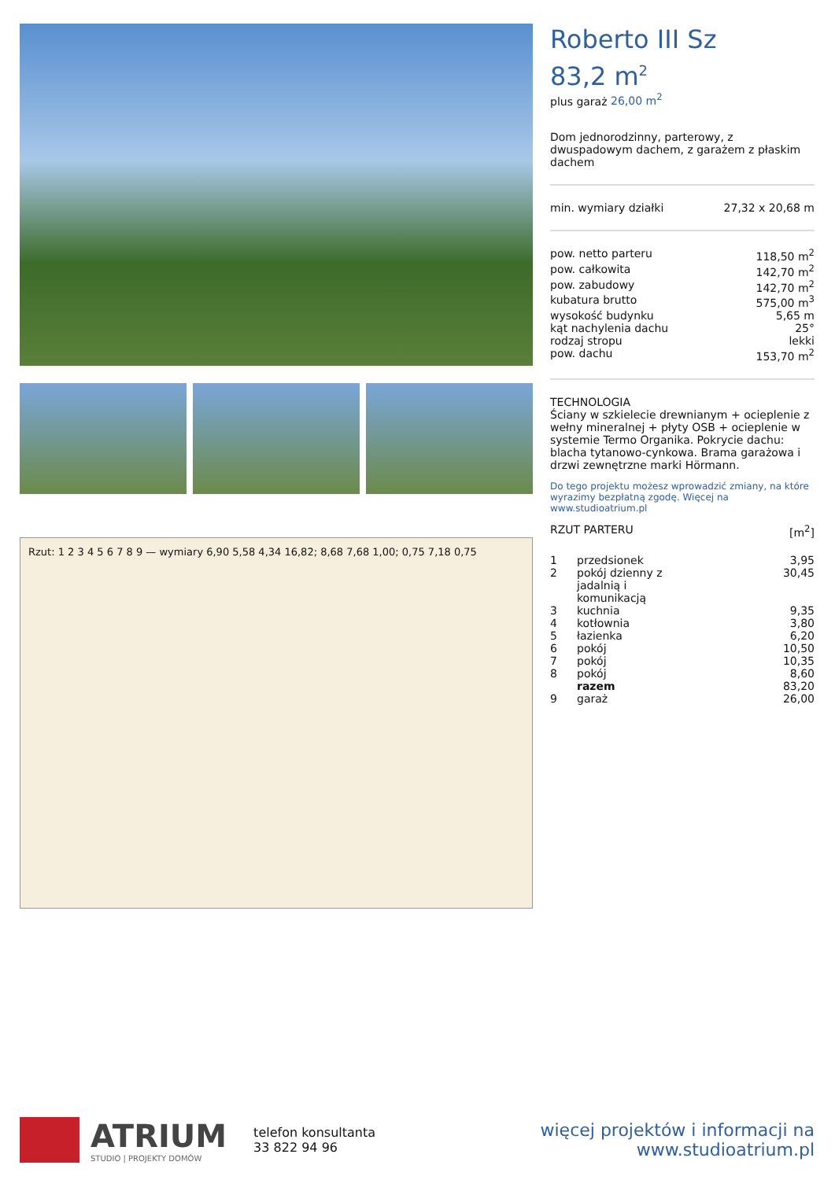Rzut: 1 2 3 4 5 6 7 8 9 — wymiary 6,90 5,58 4,34 16,82; 8,68 7,68 1,00; 0,75 7,18 0,75
Roberto III Sz
83,2 m<sup>2</sup>
plus garaż 26,00 m<sup>2</sup>
Dom jednorodzinny, parterowy, z dwuspadowym dachem, z garażem z płaskim dachem
| min. wymiary działki | 27,32 x 20,68 m |
| pow. netto parteru | 118,50 m<sup>2</sup> |
| pow. całkowita | 142,70 m<sup>2</sup> |
| pow. zabudowy | 142,70 m<sup>2</sup> |
| kubatura brutto | 575,00 m<sup>3</sup> |
| wysokość budynku | 5,65 m |
| kąt nachylenia dachu | 25° |
| rodzaj stropu | lekki |
| pow. dachu | 153,70 m<sup>2</sup> |
TECHNOLOGIA
Ściany w szkielecie drewnianym + ocieplenie z wełny mineralnej + płyty OSB + ocieplenie w systemie Termo Organika. Pokrycie dachu: blacha tytanowo-cynkowa. Brama garażowa i drzwi zewnętrzne marki Hörmann.
Do tego projektu możesz wprowadzić zmiany, na które wyrazimy bezpłatną zgodę. Więcej na www.studioatrium.pl
| RZUT PARTERU | [m<sup>2</sup>] |
| 1 | przedsionek | 3,95 |
| 2 | pokój dzienny z jadalnią i komunikacją | 30,45 |
| 3 | kuchnia | 9,35 |
| 4 | kotłownia | 3,80 |
| 5 | łazienka | 6,20 |
| 6 | pokój | 10,50 |
| 7 | pokój | 10,35 |
| 8 | pokój | 8,60 |
| | razem | 83,20 |
| 9 | garaż | 26,00 |
ATRIUM
STUDIO | PROJEKTY DOMÓW
telefon konsultanta
33 822 94 96
więcej projektów i informacji na
www.studioatrium.pl